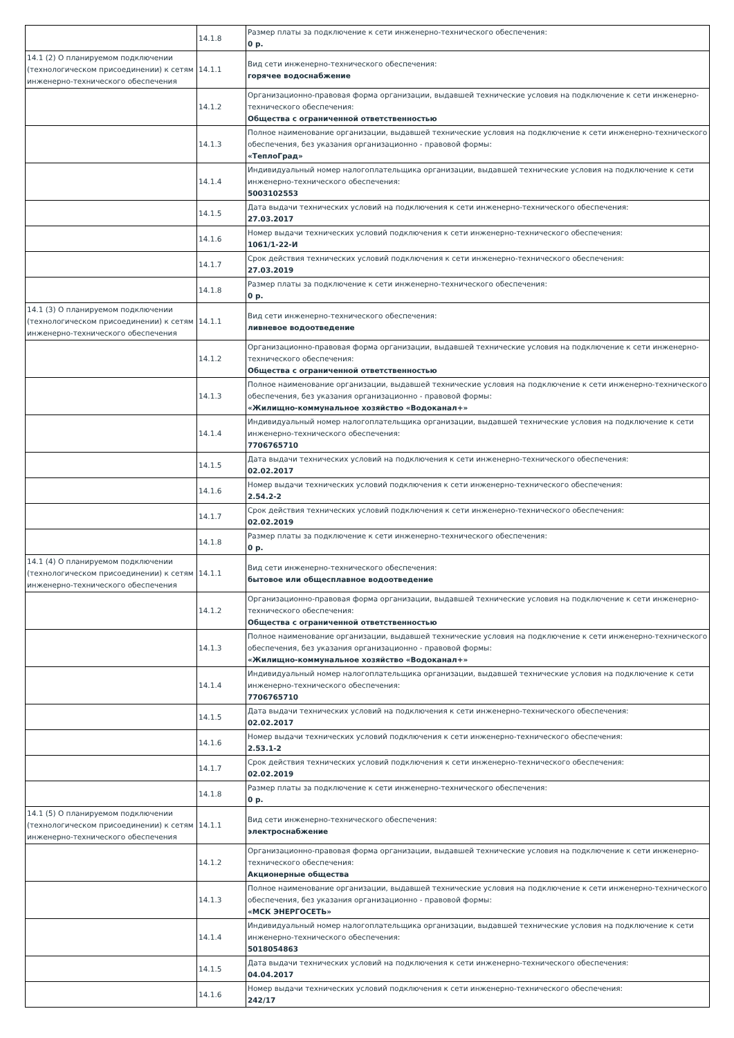| | 14.1.8 | Размер платы за подключение к сети инженерно-технического обеспечения: 0 р. |
| 14.1 (2) О планируемом подключении (технологическом присоединении) к сетям инженерно-технического обеспечения | 14.1.1 | Вид сети инженерно-технического обеспечения: горячее водоснабжение |
| | 14.1.2 | Организационно-правовая форма организации, выдавшей технические условия на подключение к сети инженерно-технического обеспечения: Общества с ограниченной ответственностью |
| | 14.1.3 | Полное наименование организации, выдавшей технические условия на подключение к сети инженерно-технического обеспечения, без указания организационно - правовой формы: «ТеплоГрад» |
| | 14.1.4 | Индивидуальный номер налогоплательщика организации, выдавшей технические условия на подключение к сети инженерно-технического обеспечения: 5003102553 |
| | 14.1.5 | Дата выдачи технических условий на подключения к сети инженерно-технического обеспечения: 27.03.2017 |
| | 14.1.6 | Номер выдачи технических условий подключения к сети инженерно-технического обеспечения: 1061/1-22-И |
| | 14.1.7 | Срок действия технических условий подключения к сети инженерно-технического обеспечения: 27.03.2019 |
| | 14.1.8 | Размер платы за подключение к сети инженерно-технического обеспечения: 0 р. |
| 14.1 (3) О планируемом подключении (технологическом присоединении) к сетям инженерно-технического обеспечения | 14.1.1 | Вид сети инженерно-технического обеспечения: ливневое водоотведение |
| | 14.1.2 | Организационно-правовая форма организации, выдавшей технические условия на подключение к сети инженерно-технического обеспечения: Общества с ограниченной ответственностью |
| | 14.1.3 | Полное наименование организации, выдавшей технические условия на подключение к сети инженерно-технического обеспечения, без указания организационно - правовой формы: «Жилищно-коммунальное хозяйство «Водоканал+» |
| | 14.1.4 | Индивидуальный номер налогоплательщика организации, выдавшей технические условия на подключение к сети инженерно-технического обеспечения: 7706765710 |
| | 14.1.5 | Дата выдачи технических условий на подключения к сети инженерно-технического обеспечения: 02.02.2017 |
| | 14.1.6 | Номер выдачи технических условий подключения к сети инженерно-технического обеспечения: 2.54.2-2 |
| | 14.1.7 | Срок действия технических условий подключения к сети инженерно-технического обеспечения: 02.02.2019 |
| | 14.1.8 | Размер платы за подключение к сети инженерно-технического обеспечения: 0 р. |
| 14.1 (4) О планируемом подключении (технологическом присоединении) к сетям инженерно-технического обеспечения | 14.1.1 | Вид сети инженерно-технического обеспечения: бытовое или общесплавное водоотведение |
| | 14.1.2 | Организационно-правовая форма организации, выдавшей технические условия на подключение к сети инженерно-технического обеспечения: Общества с ограниченной ответственностью |
| | 14.1.3 | Полное наименование организации, выдавшей технические условия на подключение к сети инженерно-технического обеспечения, без указания организационно - правовой формы: «Жилищно-коммунальное хозяйство «Водоканал+» |
| | 14.1.4 | Индивидуальный номер налогоплательщика организации, выдавшей технические условия на подключение к сети инженерно-технического обеспечения: 7706765710 |
| | 14.1.5 | Дата выдачи технических условий на подключения к сети инженерно-технического обеспечения: 02.02.2017 |
| | 14.1.6 | Номер выдачи технических условий подключения к сети инженерно-технического обеспечения: 2.53.1-2 |
| | 14.1.7 | Срок действия технических условий подключения к сети инженерно-технического обеспечения: 02.02.2019 |
| | 14.1.8 | Размер платы за подключение к сети инженерно-технического обеспечения: 0 р. |
| 14.1 (5) О планируемом подключении (технологическом присоединении) к сетям инженерно-технического обеспечения | 14.1.1 | Вид сети инженерно-технического обеспечения: электроснабжение |
| | 14.1.2 | Организационно-правовая форма организации, выдавшей технические условия на подключение к сети инженерно-технического обеспечения: Акционерные общества |
| | 14.1.3 | Полное наименование организации, выдавшей технические условия на подключение к сети инженерно-технического обеспечения, без указания организационно - правовой формы: «МСК ЭНЕРГОСЕТЬ» |
| | 14.1.4 | Индивидуальный номер налогоплательщика организации, выдавшей технические условия на подключение к сети инженерно-технического обеспечения: 5018054863 |
| | 14.1.5 | Дата выдачи технических условий на подключения к сети инженерно-технического обеспечения: 04.04.2017 |
| | 14.1.6 | Номер выдачи технических условий подключения к сети инженерно-технического обеспечения: 242/17 |